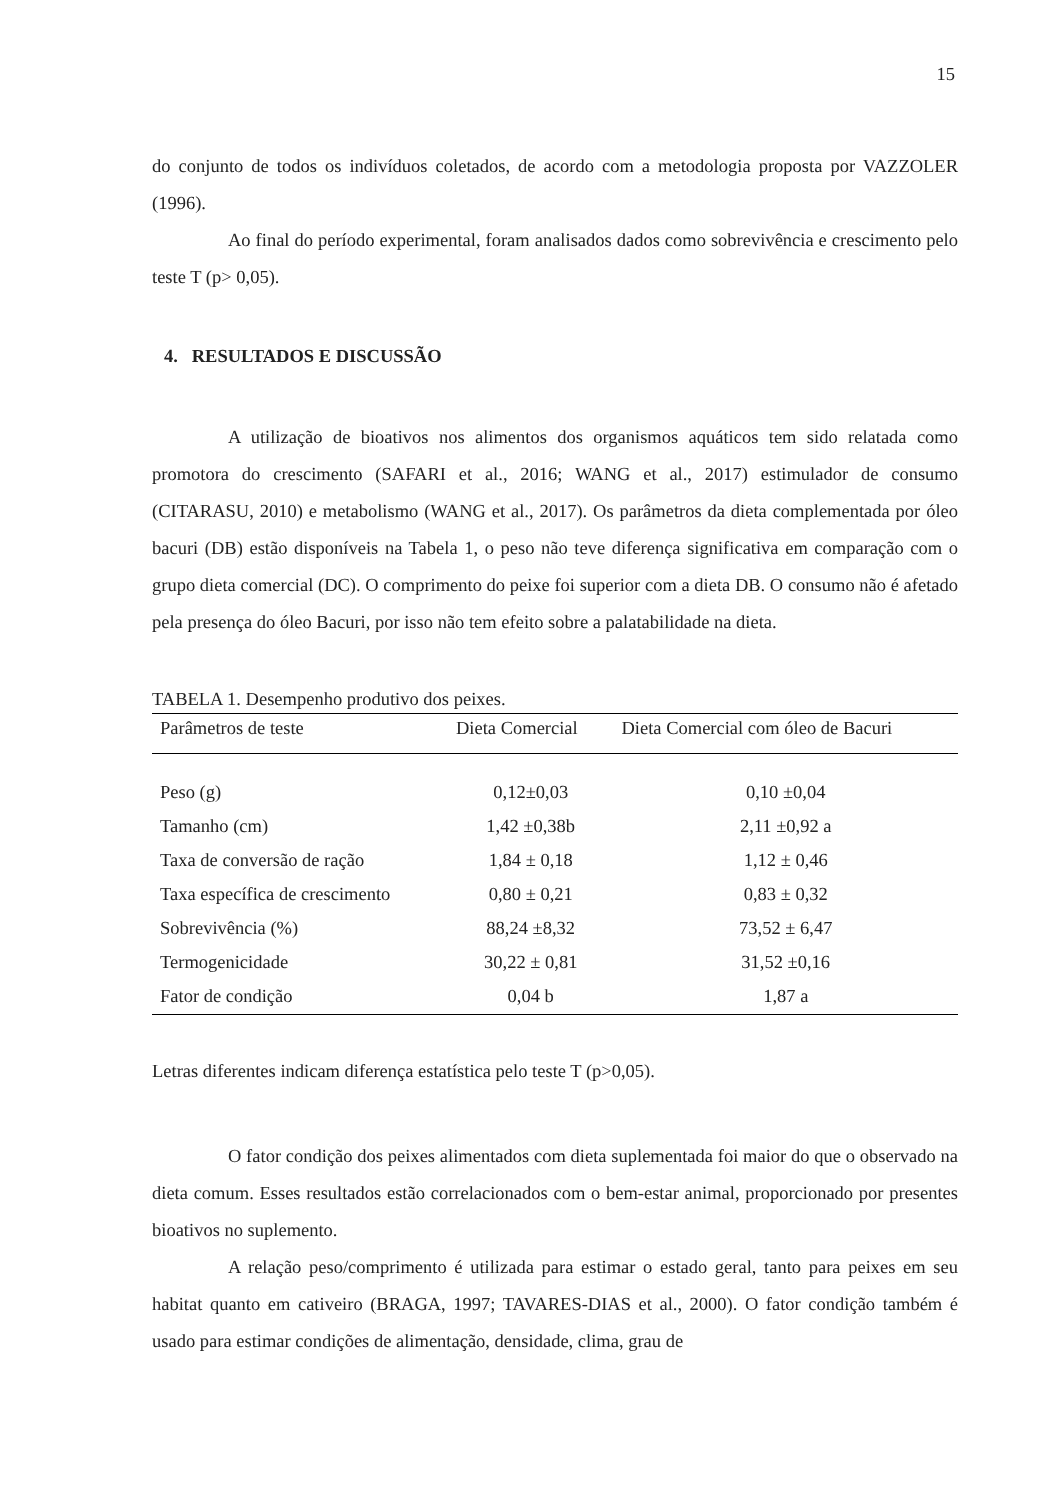15
do conjunto de todos os indivíduos coletados, de acordo com a metodologia proposta por VAZZOLER (1996).
Ao final do período experimental, foram analisados dados como sobrevivência e crescimento pelo teste T (p> 0,05).
4. RESULTADOS E DISCUSSÃO
A utilização de bioativos nos alimentos dos organismos aquáticos tem sido relatada como promotora do crescimento (SAFARI et al., 2016; WANG et al., 2017) estimulador de consumo (CITARASU, 2010) e metabolismo (WANG et al., 2017). Os parâmetros da dieta complementada por óleo bacuri (DB) estão disponíveis na Tabela 1, o peso não teve diferença significativa em comparação com o grupo dieta comercial (DC). O comprimento do peixe foi superior com a dieta DB. O consumo não é afetado pela presença do óleo Bacuri, por isso não tem efeito sobre a palatabilidade na dieta.
TABELA 1. Desempenho produtivo dos peixes.
| Parâmetros de teste | Dieta Comercial | Dieta Comercial com óleo de Bacuri |
| --- | --- | --- |
| Peso (g) | 0,12±0,03 | 0,10 ±0,04 |
| Tamanho (cm) | 1,42 ±0,38b | 2,11 ±0,92 a |
| Taxa de conversão de ração | 1,84 ± 0,18 | 1,12 ± 0,46 |
| Taxa específica de crescimento | 0,80 ± 0,21 | 0,83 ± 0,32 |
| Sobrevivência (%) | 88,24 ±8,32 | 73,52 ± 6,47 |
| Termogenicidade | 30,22 ± 0,81 | 31,52 ±0,16 |
| Fator de condição | 0,04 b | 1,87 a |
Letras diferentes indicam diferença estatística pelo teste T (p>0,05).
O fator condição dos peixes alimentados com dieta suplementada foi maior do que o observado na dieta comum. Esses resultados estão correlacionados com o bem-estar animal, proporcionado por presentes bioativos no suplemento.
A relação peso/comprimento é utilizada para estimar o estado geral, tanto para peixes em seu habitat quanto em cativeiro (BRAGA, 1997; TAVARES-DIAS et al., 2000). O fator condição também é usado para estimar condições de alimentação, densidade, clima, grau de